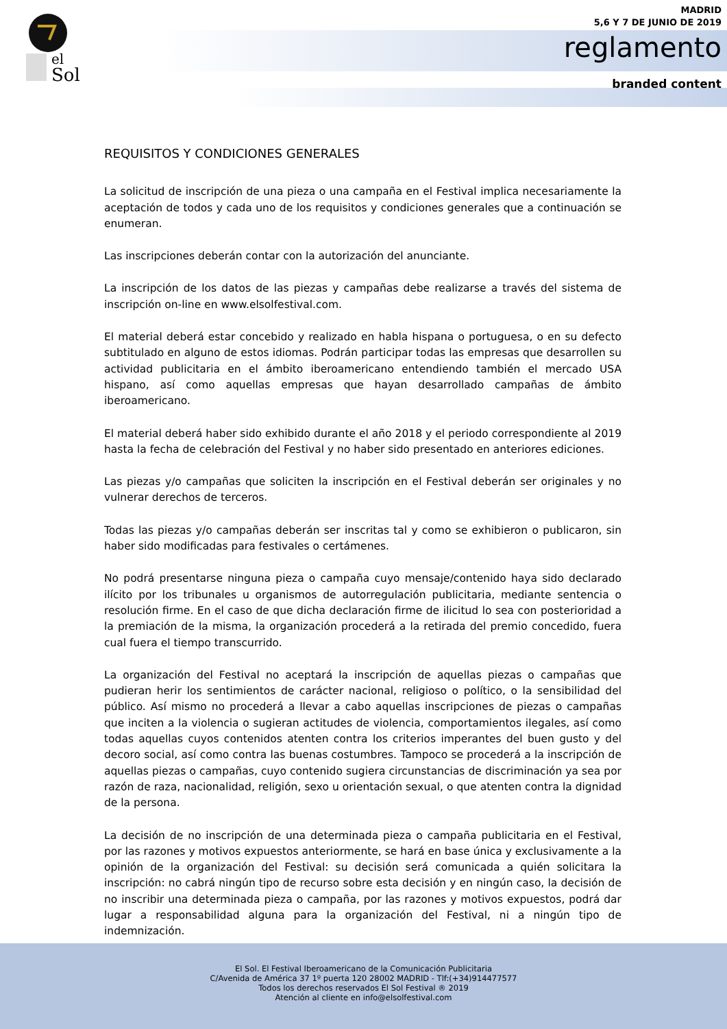el
Sol
MADRID
5,6 Y 7 DE JUNIO DE 2019
reglamento
branded content
REQUISITOS Y CONDICIONES GENERALES
La solicitud de inscripción de una pieza o una campaña en el Festival implica necesariamente la aceptación de todos y cada uno de los requisitos y condiciones generales que a continuación se enumeran.
Las inscripciones deberán contar con la autorización del anunciante.
La inscripción de los datos de las piezas y campañas debe realizarse a través del sistema de inscripción on-line en www.elsolfestival.com.
El material deberá estar concebido y realizado en habla hispana o portuguesa, o en su defecto subtitulado en alguno de estos idiomas. Podrán participar todas las empresas que desarrollen su actividad publicitaria en el ámbito iberoamericano entendiendo también el mercado USA hispano, así como aquellas empresas que hayan desarrollado campañas de ámbito iberoamericano.
El material deberá haber sido exhibido durante el año 2018 y el periodo correspondiente al 2019 hasta la fecha de celebración del Festival y no haber sido presentado en anteriores ediciones.
Las piezas y/o campañas que soliciten la inscripción en el Festival deberán ser originales y no vulnerar derechos de terceros.
Todas las piezas y/o campañas deberán ser inscritas tal y como se exhibieron o publicaron, sin haber sido modificadas para festivales o certámenes.
No podrá presentarse ninguna pieza o campaña cuyo mensaje/contenido haya sido declarado ilícito por los tribunales u organismos de autorregulación publicitaria, mediante sentencia o resolución firme. En el caso de que dicha declaración firme de ilicitud lo sea con posterioridad a la premiación de la misma, la organización procederá a la retirada del premio concedido, fuera cual fuera el tiempo transcurrido.
La organización del Festival no aceptará la inscripción de aquellas piezas o campañas que pudieran herir los sentimientos de carácter nacional, religioso o político, o la sensibilidad del público. Así mismo no procederá a llevar a cabo aquellas inscripciones de piezas o campañas que inciten a la violencia o sugieran actitudes de violencia, comportamientos ilegales, así como todas aquellas cuyos contenidos atenten contra los criterios imperantes del buen gusto y del decoro social, así como contra las buenas costumbres. Tampoco se procederá a la inscripción de aquellas piezas o campañas, cuyo contenido sugiera circunstancias de discriminación ya sea por razón de raza, nacionalidad, religión, sexo u orientación sexual, o que atenten contra la dignidad de la persona.
La decisión de no inscripción de una determinada pieza o campaña publicitaria en el Festival, por las razones y motivos expuestos anteriormente, se hará en base única y exclusivamente a la opinión de la organización del Festival: su decisión será comunicada a quién solicitara la inscripción: no cabrá ningún tipo de recurso sobre esta decisión y en ningún caso, la decisión de no inscribir una determinada pieza o campaña, por las razones y motivos expuestos, podrá dar lugar a responsabilidad alguna para la organización del Festival, ni a ningún tipo de indemnización.
El Sol. El Festival Iberoamericano de la Comunicación Publicitaria
C/Avenida de América 37 1º puerta 120 28002 MADRID - Tlf:(+34)914477577
Todos los derechos reservados El Sol Festival ® 2019
Atención al cliente en info@elsolfestival.com